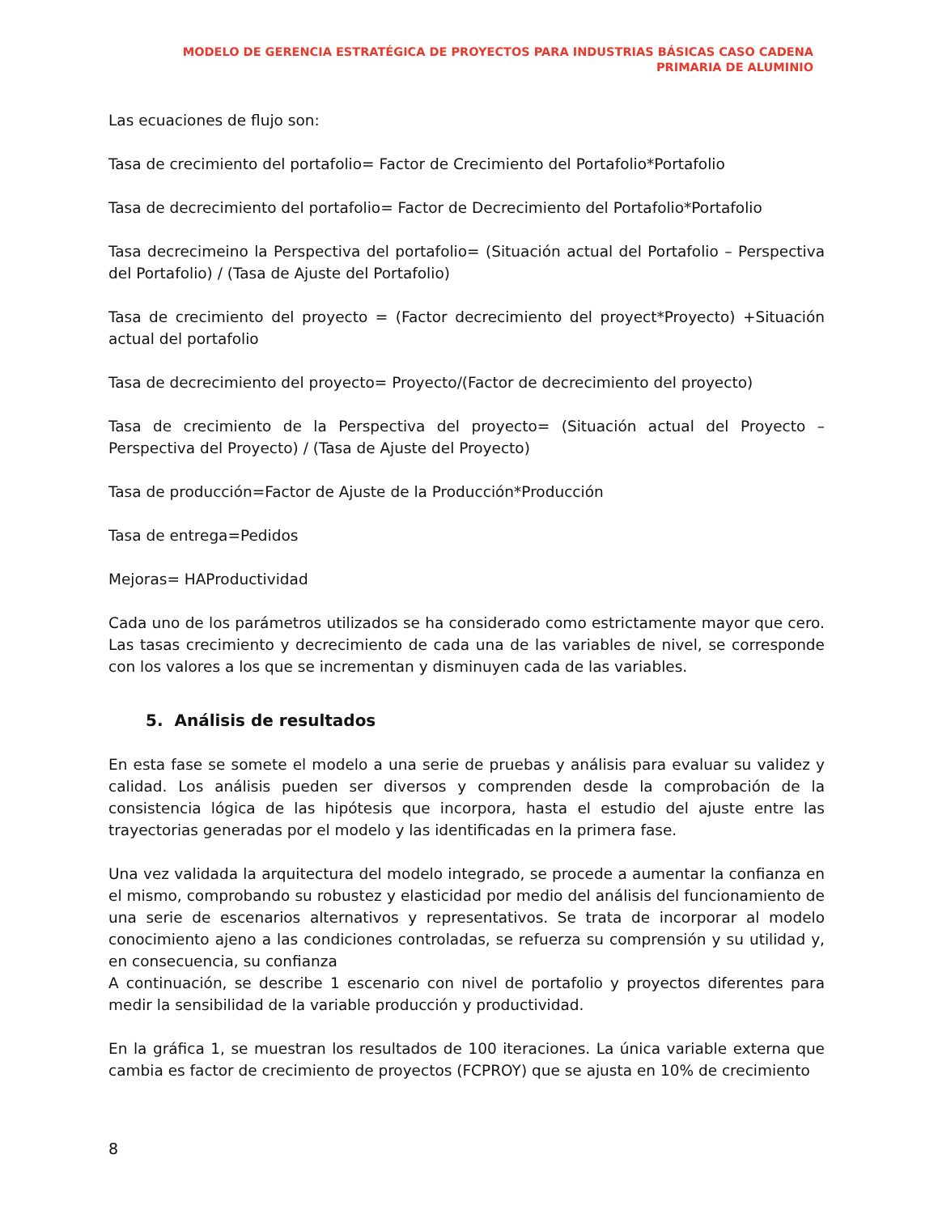MODELO DE GERENCIA ESTRATÉGICA DE PROYECTOS PARA INDUSTRIAS BÁSICAS CASO CADENA PRIMARIA DE ALUMINIO
Las ecuaciones de flujo son:
Tasa de crecimiento del portafolio= Factor de Crecimiento del Portafolio*Portafolio
Tasa de decrecimiento del portafolio= Factor de Decrecimiento del Portafolio*Portafolio
Tasa decrecimeino la Perspectiva del portafolio= (Situación actual del Portafolio – Perspectiva del Portafolio) / (Tasa de Ajuste del Portafolio)
Tasa de crecimiento del proyecto = (Factor decrecimiento del proyect*Proyecto) +Situación actual del portafolio
Tasa de decrecimiento del proyecto= Proyecto/(Factor de decrecimiento del proyecto)
Tasa de crecimiento de la Perspectiva del proyecto= (Situación actual del Proyecto – Perspectiva del Proyecto) / (Tasa de Ajuste del Proyecto)
Tasa de producción=Factor de Ajuste de la Producción*Producción
Tasa de entrega=Pedidos
Mejoras= HAProductividad
Cada uno de los parámetros utilizados se ha considerado como estrictamente mayor que cero. Las tasas crecimiento y decrecimiento de cada una de las variables de nivel, se corresponde con los valores a los que se incrementan y disminuyen cada de las variables.
5. Análisis de resultados
En esta fase se somete el modelo a una serie de pruebas y análisis para evaluar su validez y calidad. Los análisis pueden ser diversos y comprenden desde la comprobación de la consistencia lógica de las hipótesis que incorpora, hasta el estudio del ajuste entre las trayectorias generadas por el modelo y las identificadas en la primera fase.
Una vez validada la arquitectura del modelo integrado, se procede a aumentar la confianza en el mismo, comprobando su robustez y elasticidad por medio del análisis del funcionamiento de una serie de escenarios alternativos y representativos. Se trata de incorporar al modelo conocimiento ajeno a las condiciones controladas, se refuerza su comprensión y su utilidad y, en consecuencia, su confianza
A continuación, se describe 1 escenario con nivel de portafolio y proyectos diferentes para medir la sensibilidad de la variable producción y productividad.
En la gráfica 1, se muestran los resultados de 100 iteraciones. La única variable externa que cambia es factor de crecimiento de proyectos (FCPROY) que se ajusta en 10% de crecimiento
8